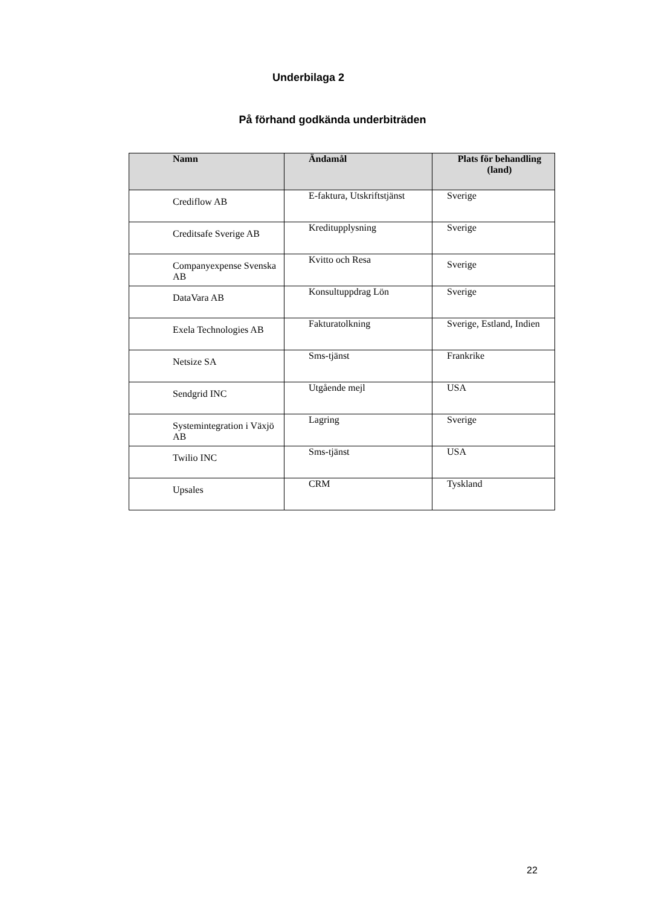Underbilaga 2
På förhand godkända underbiträden
| Namn | Ändamål | Plats för behandling (land) |
| --- | --- | --- |
| Crediflow AB | E-faktura, Utskriftstjänst | Sverige |
| Creditsafe Sverige AB | Kreditupplysning | Sverige |
| Companyexpense Svenska AB | Kvitto och Resa | Sverige |
| DataVara AB | Konsultuppdrag Lön | Sverige |
| Exela Technologies AB | Fakturatolkning | Sverige, Estland, Indien |
| Netsize SA | Sms-tjänst | Frankrike |
| Sendgrid INC | Utgående mejl | USA |
| Systemintegration i Växjö AB | Lagring | Sverige |
| Twilio INC | Sms-tjänst | USA |
| Upsales | CRM | Tyskland |
22